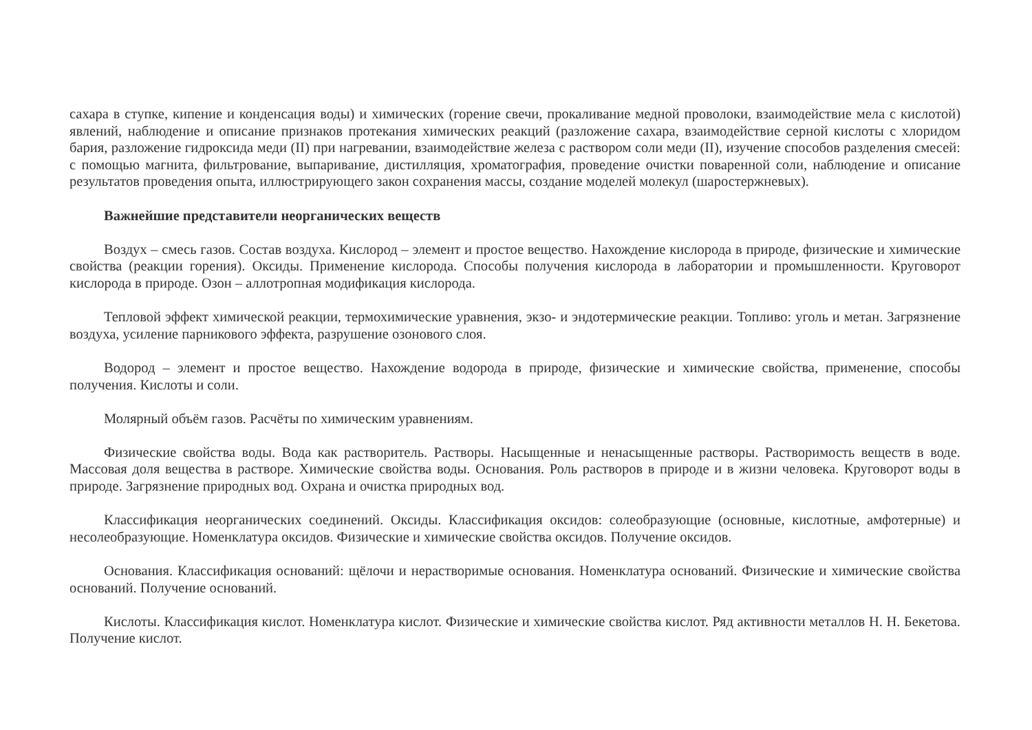сахара в ступке, кипение и конденсация воды) и химических (горение свечи, прокаливание медной проволоки, взаимодействие мела с кислотой) явлений, наблюдение и описание признаков протекания химических реакций (разложение сахара, взаимодействие серной кислоты с хлоридом бария, разложение гидроксида меди (II) при нагревании, взаимодействие железа с раствором соли меди (II), изучение способов разделения смесей: с помощью магнита, фильтрование, выпаривание, дистилляция, хроматография, проведение очистки поваренной соли, наблюдение и описание результатов проведения опыта, иллюстрирующего закон сохранения массы, создание моделей молекул (шаростержневых).
Важнейшие представители неорганических веществ
Воздух – смесь газов. Состав воздуха. Кислород – элемент и простое вещество. Нахождение кислорода в природе, физические и химические свойства (реакции горения). Оксиды. Применение кислорода. Способы получения кислорода в лаборатории и промышленности. Круговорот кислорода в природе. Озон – аллотропная модификация кислорода.
Тепловой эффект химической реакции, термохимические уравнения, экзо- и эндотермические реакции. Топливо: уголь и метан. Загрязнение воздуха, усиление парникового эффекта, разрушение озонового слоя.
Водород – элемент и простое вещество. Нахождение водорода в природе, физические и химические свойства, применение, способы получения. Кислоты и соли.
Молярный объём газов. Расчёты по химическим уравнениям.
Физические свойства воды. Вода как растворитель. Растворы. Насыщенные и ненасыщенные растворы. Растворимость веществ в воде. Массовая доля вещества в растворе. Химические свойства воды. Основания. Роль растворов в природе и в жизни человека. Круговорот воды в природе. Загрязнение природных вод. Охрана и очистка природных вод.
Классификация неорганических соединений. Оксиды. Классификация оксидов: солеобразующие (основные, кислотные, амфотерные) и несолеобразующие. Номенклатура оксидов. Физические и химические свойства оксидов. Получение оксидов.
Основания. Классификация оснований: щёлочи и нерастворимые основания. Номенклатура оснований. Физические и химические свойства оснований. Получение оснований.
Кислоты. Классификация кислот. Номенклатура кислот. Физические и химические свойства кислот. Ряд активности металлов Н. Н. Бекетова. Получение кислот.